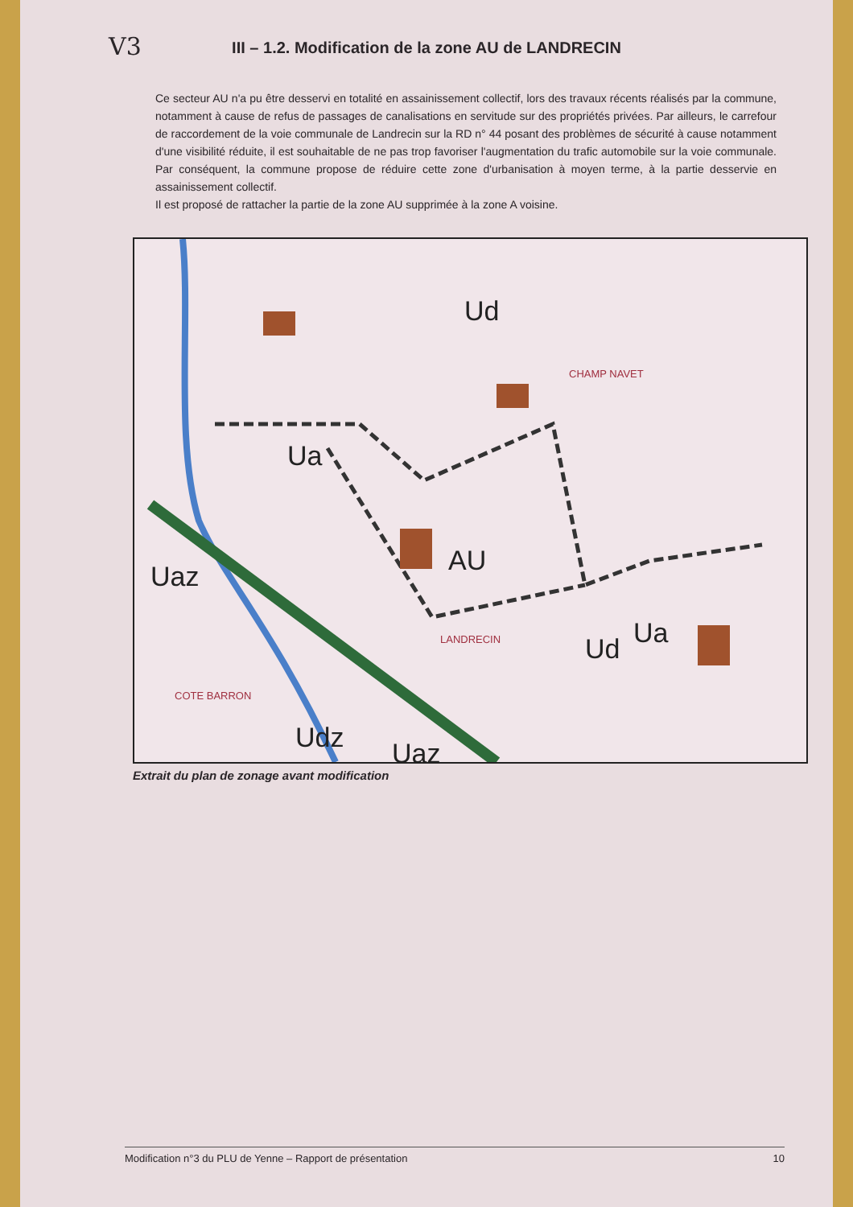V3
III – 1.2. Modification de la zone AU de LANDRECIN
Ce secteur AU n'a pu être desservi en totalité en assainissement collectif, lors des travaux récents réalisés par la commune, notamment à cause de refus de passages de canalisations en servitude sur des propriétés privées. Par ailleurs, le carrefour de raccordement de la voie communale de Landrecin sur la RD n° 44 posant des problèmes de sécurité à cause notamment d'une visibilité réduite, il est souhaitable de ne pas trop favoriser l'augmentation du trafic automobile sur la voie communale. Par conséquent, la commune propose de réduire cette zone d'urbanisation à moyen terme, à la partie desservie en assainissement collectif.
Il est proposé de rattacher la partie de la zone AU supprimée à la zone A voisine.
AU
Ud
Ua
Ud Ua
Uaz
Udz Uaz
CHAMP NAVET
LANDRECIN
COTE BARRON
Extrait du plan de zonage avant modification
Modification n°3 du PLU de Yenne – Rapport de présentation 10